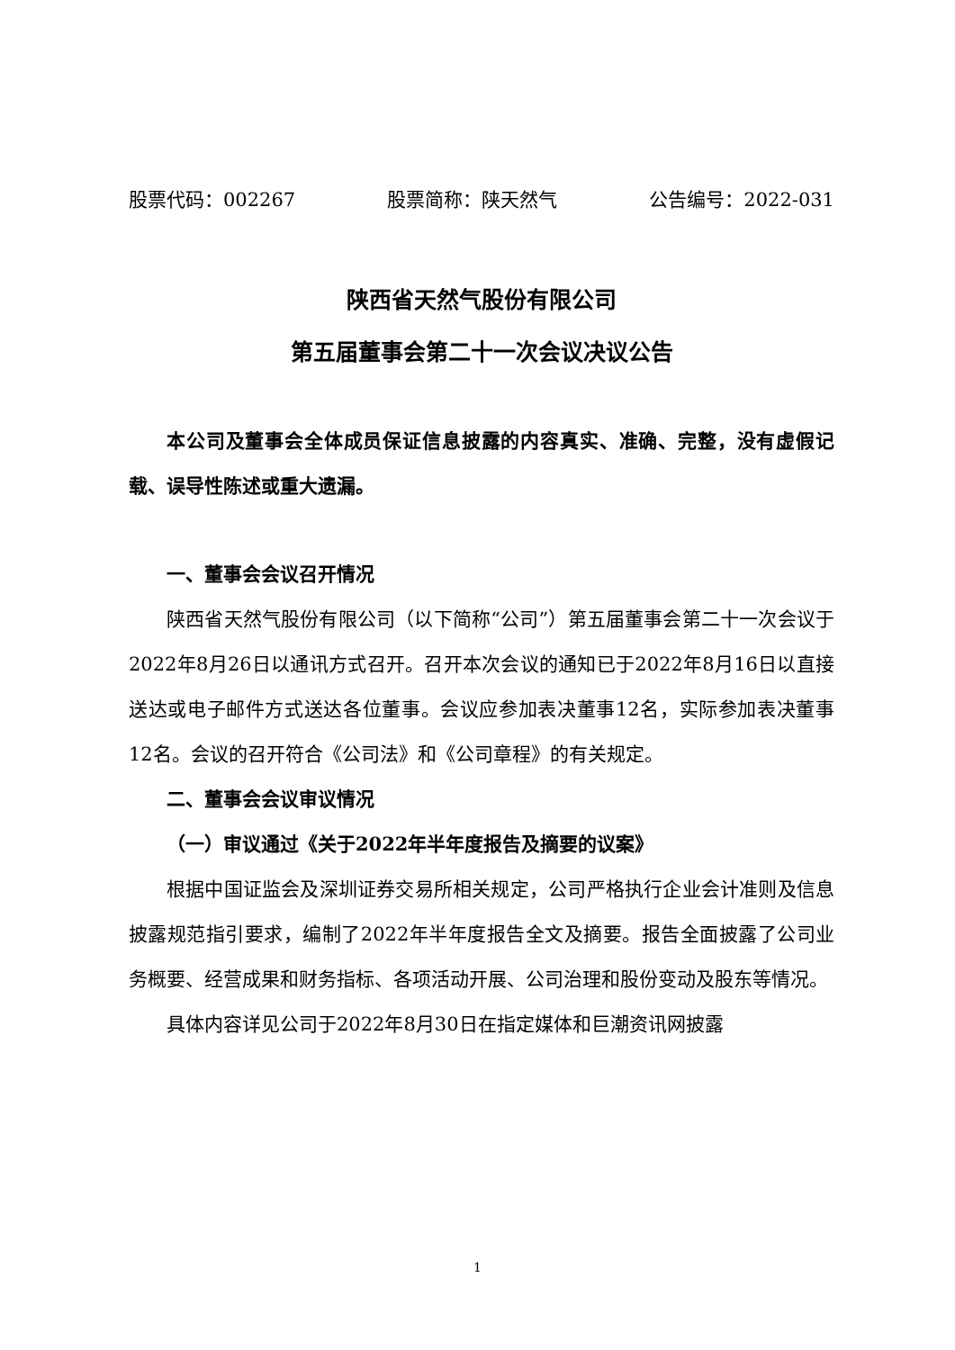股票代码：002267 股票简称：陕天然气 公告编号：2022-031
陕西省天然气股份有限公司
第五届董事会第二十一次会议决议公告
本公司及董事会全体成员保证信息披露的内容真实、准确、完整，没有虚假记载、误导性陈述或重大遗漏。
一、董事会会议召开情况
陕西省天然气股份有限公司（以下简称“公司”）第五届董事会第二十一次会议于2022年8月26日以通讯方式召开。召开本次会议的通知已于2022年8月16日以直接送达或电子邮件方式送达各位董事。会议应参加表决董事12名，实际参加表决董事12名。会议的召开符合《公司法》和《公司章程》的有关规定。
二、董事会会议审议情况
（一）审议通过《关于2022年半年度报告及摘要的议案》
根据中国证监会及深圳证券交易所相关规定，公司严格执行企业会计准则及信息披露规范指引要求，编制了2022年半年度报告全文及摘要。报告全面披露了公司业务概要、经营成果和财务指标、各项活动开展、公司治理和股份变动及股东等情况。
具体内容详见公司于2022年8月30日在指定媒体和巨潮资讯网披露
1